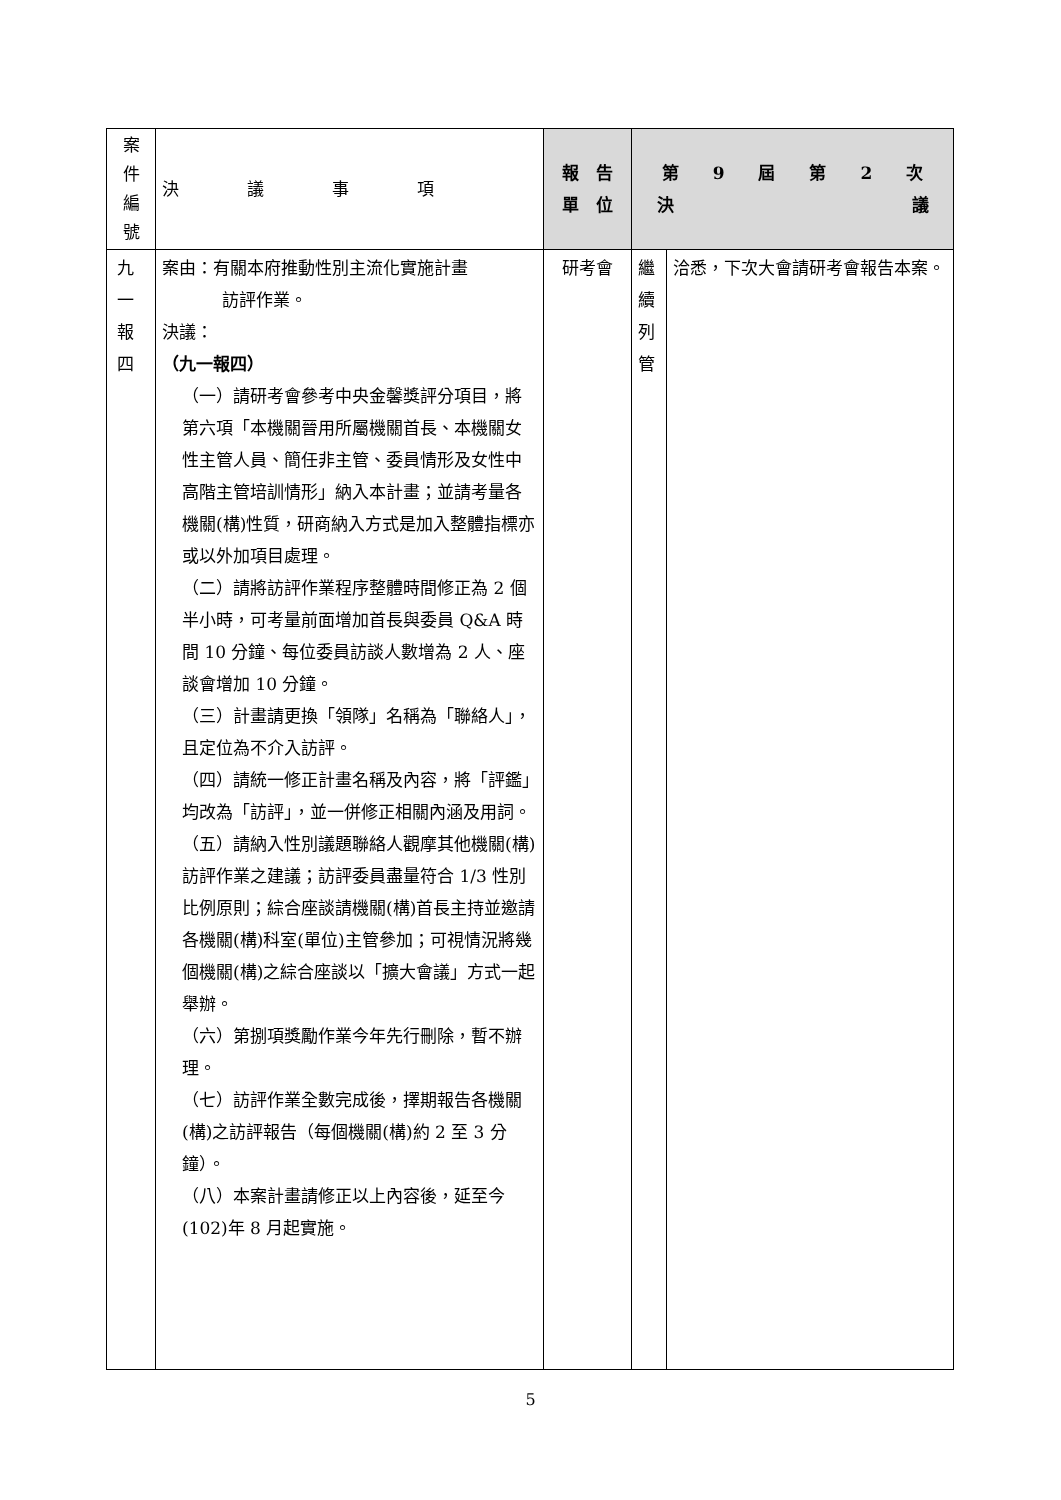| 案 件 編 號 | 決 議 事 項 | 報 告 單 位 | 第 9 屆 第 2 次 決 議 | |
| --- | --- | --- | --- | --- |
| 九 一 報 四 | 案由：有關本府推動性別主流化實施計畫 訪評作業。 決議： （九一報四） （一）請研考會參考中央金馨獎評分項目，將第六項「本機關晉用所屬機關首長、本機關女性主管人員、簡任非主管、委員情形及女性中高階主管培訓情形」納入本計畫；並請考量各機關(構)性質，研商納入方式是加入整體指標亦或以外加項目處理。 （二）請將訪評作業程序整體時間修正為 2 個半小時，可考量前面增加首長與委員 Q&A 時間 10 分鐘、每位委員訪談人數增為 2 人、座談會增加 10 分鐘。 （三）計畫請更換「領隊」名稱為「聯絡人」，且定位為不介入訪評。 （四）請統一修正計畫名稱及內容，將「評鑑」均改為「訪評」，並一併修正相關內涵及用詞。 （五）請納入性別議題聯絡人觀摩其他機關(構)訪評作業之建議；訪評委員盡量符合 1/3 性別比例原則；綜合座談請機關(構)首長主持並邀請各機關(構)科室(單位)主管參加；可視情況將幾個機關(構)之綜合座談以「擴大會議」方式一起舉辦。 （六）第捌項獎勵作業今年先行刪除，暫不辦理。 （七）訪評作業全數完成後，擇期報告各機關(構)之訪評報告（每個機關(構)約 2 至 3 分鐘）。 （八）本案計畫請修正以上內容後，延至今(102)年 8 月起實施。 | 研考會 | 繼 續 列 管 | 洽悉，下次大會請研考會報告本案。 |
5